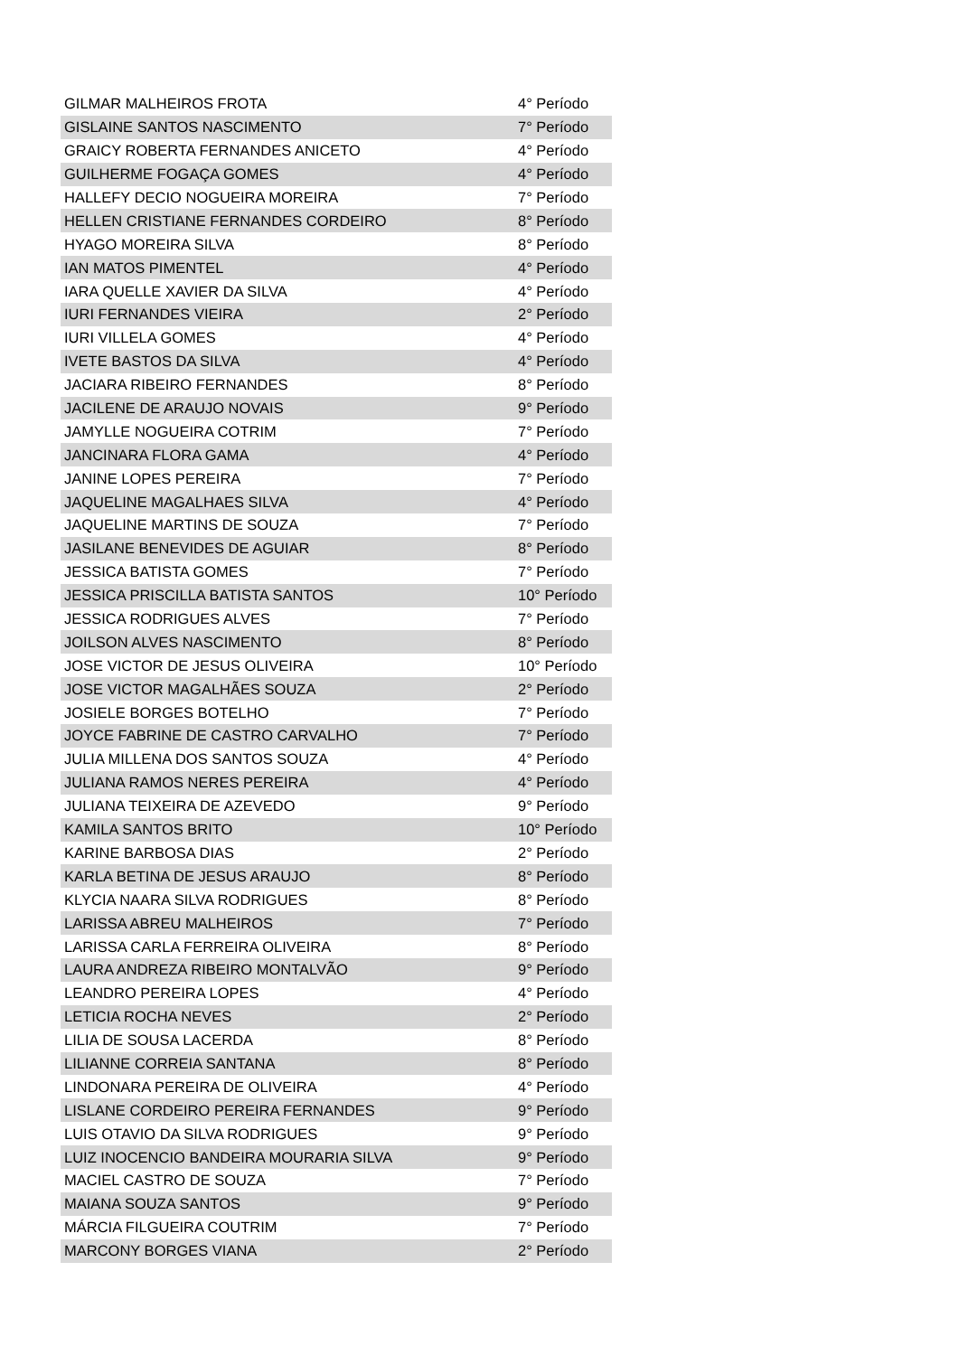| GILMAR MALHEIROS FROTA | 4° Período |
| GISLAINE SANTOS NASCIMENTO | 7° Período |
| GRAICY ROBERTA FERNANDES ANICETO | 4° Período |
| GUILHERME FOGAÇA GOMES | 4° Período |
| HALLEFY DECIO NOGUEIRA MOREIRA | 7° Período |
| HELLEN CRISTIANE FERNANDES CORDEIRO | 8° Período |
| HYAGO MOREIRA SILVA | 8° Período |
| IAN MATOS PIMENTEL | 4° Período |
| IARA QUELLE XAVIER DA SILVA | 4° Período |
| IURI FERNANDES VIEIRA | 2° Período |
| IURI VILLELA GOMES | 4° Período |
| IVETE BASTOS DA SILVA | 4° Período |
| JACIARA RIBEIRO FERNANDES | 8° Período |
| JACILENE DE ARAUJO NOVAIS | 9° Período |
| JAMYLLE NOGUEIRA COTRIM | 7° Período |
| JANCINARA FLORA GAMA | 4° Período |
| JANINE LOPES PEREIRA | 7° Período |
| JAQUELINE MAGALHAES SILVA | 4° Período |
| JAQUELINE MARTINS DE SOUZA | 7° Período |
| JASILANE BENEVIDES DE AGUIAR | 8° Período |
| JESSICA BATISTA GOMES | 7° Período |
| JESSICA PRISCILLA BATISTA SANTOS | 10° Período |
| JESSICA RODRIGUES ALVES | 7° Período |
| JOILSON ALVES NASCIMENTO | 8° Período |
| JOSE VICTOR DE JESUS OLIVEIRA | 10° Período |
| JOSE VICTOR MAGALHÃES SOUZA | 2° Período |
| JOSIELE BORGES BOTELHO | 7° Período |
| JOYCE FABRINE DE CASTRO CARVALHO | 7° Período |
| JULIA MILLENA DOS SANTOS SOUZA | 4° Período |
| JULIANA RAMOS NERES PEREIRA | 4° Período |
| JULIANA TEIXEIRA DE AZEVEDO | 9° Período |
| KAMILA SANTOS BRITO | 10° Período |
| KARINE BARBOSA DIAS | 2° Período |
| KARLA BETINA DE JESUS ARAUJO | 8° Período |
| KLYCIA NAARA SILVA RODRIGUES | 8° Período |
| LARISSA ABREU MALHEIROS | 7° Período |
| LARISSA CARLA FERREIRA OLIVEIRA | 8° Período |
| LAURA ANDREZA RIBEIRO MONTALVÃO | 9° Período |
| LEANDRO PEREIRA LOPES | 4° Período |
| LETICIA ROCHA NEVES | 2° Período |
| LILIA DE SOUSA LACERDA | 8° Período |
| LILIANNE CORREIA SANTANA | 8° Período |
| LINDONARA PEREIRA DE OLIVEIRA | 4° Período |
| LISLANE CORDEIRO PEREIRA FERNANDES | 9° Período |
| LUIS OTAVIO DA SILVA RODRIGUES | 9° Período |
| LUIZ INOCENCIO BANDEIRA MOURARIA SILVA | 9° Período |
| MACIEL CASTRO DE SOUZA | 7° Período |
| MAIANA SOUZA SANTOS | 9° Período |
| MÁRCIA FILGUEIRA COUTRIM | 7° Período |
| MARCONY BORGES VIANA | 2° Período |